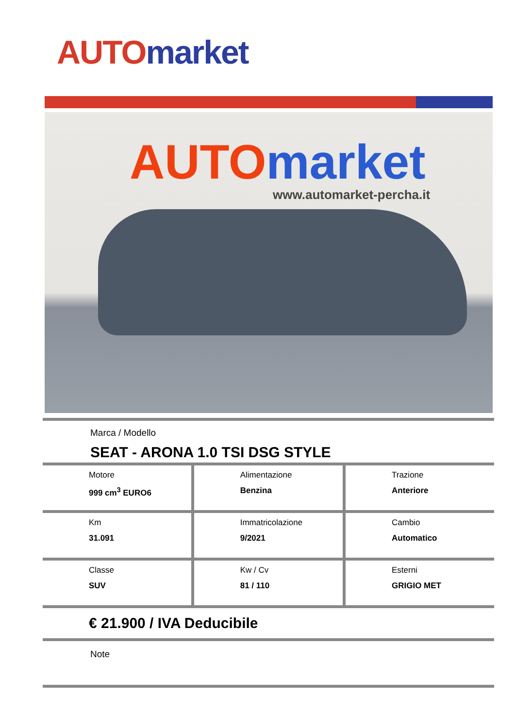AUTO market
AUTO market
www.automarket-percha.it
Marca / Modello
SEAT - ARONA 1.0 TSI DSG STYLE
| Motore 999 cm<sup>3</sup> EURO6 | Alimentazione Benzina | Trazione Anteriore |
| Km 31.091 | Immatricolazione 9/2021 | Cambio Automatico |
| Classe SUV | Kw / Cv 81 / 110 | Esterni GRIGIO MET |
€ 21.900 / IVA Deducibile
Note